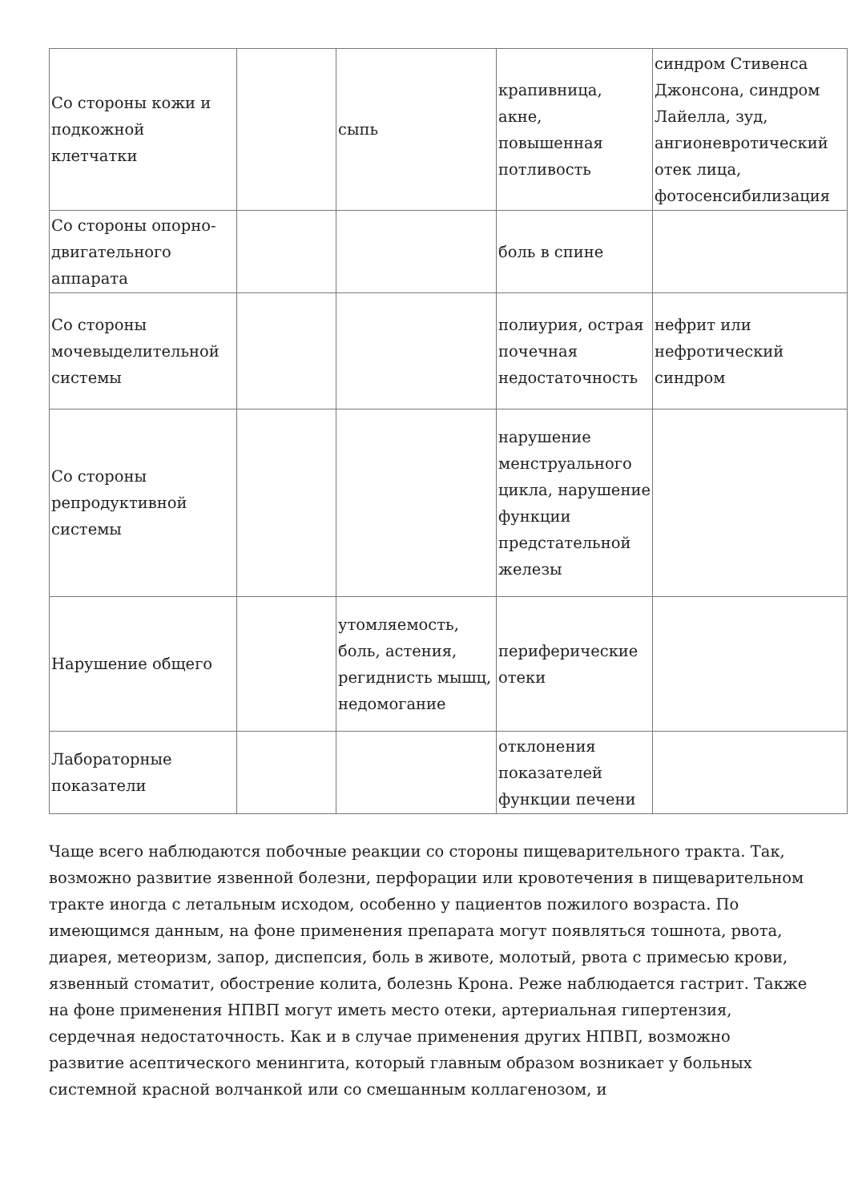| Со стороны кожи и подкожной клетчатки | | сыпь | крапивница, акне, повышенная потливость | синдром Стивенса Джонсона, синдром Лайелла, зуд, ангионевротический отек лица, фотосенсибилизация |
| Со стороны опорно-двигательного аппарата | | | боль в спине | |
| Со стороны мочевыделительной системы | | | полиурия, острая почечная недостаточность | нефрит или нефротический синдром |
| Со стороны репродуктивной системы | | | нарушение менструального цикла, нарушение функции предстательной железы | |
| Нарушение общего | | утомляемость, боль, астения, региднисть мышц, недомогание | периферические отеки | |
| Лабораторные показатели | | | отклонения показателей функции печени | |
Чаще всего наблюдаются побочные реакции со стороны пищеварительного тракта. Так, возможно развитие язвенной болезни, перфорации или кровотечения в пищеварительном тракте иногда с летальным исходом, особенно у пациентов пожилого возраста. По имеющимся данным, на фоне применения препарата могут появляться тошнота, рвота, диарея, метеоризм, запор, диспепсия, боль в животе, молотый, рвота с примесью крови, язвенный стоматит, обострение колита, болезнь Крона. Реже наблюдается гастрит. Также на фоне применения НПВП могут иметь место отеки, артериальная гипертензия, сердечная недостаточность. Как и в случае применения других НПВП, возможно развитие асептического менингита, который главным образом возникает у больных системной красной волчанкой или со смешанным коллагенозом, и